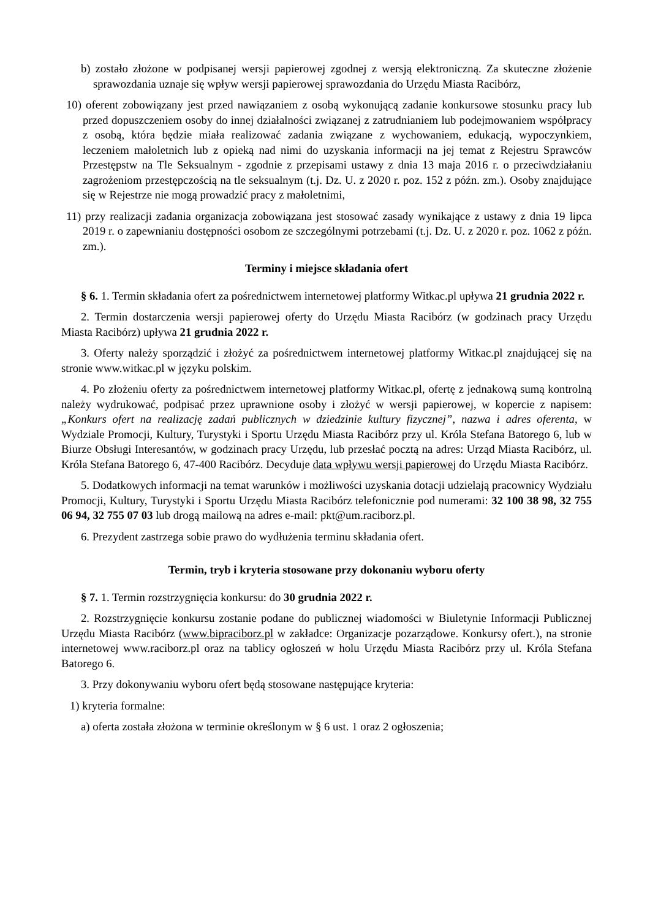b) zostało złożone w podpisanej wersji papierowej zgodnej z wersją elektroniczną. Za skuteczne złożenie sprawozdania uznaje się wpływ wersji papierowej sprawozdania do Urzędu Miasta Racibórz,
10) oferent zobowiązany jest przed nawiązaniem z osobą wykonującą zadanie konkursowe stosunku pracy lub przed dopuszczeniem osoby do innej działalności związanej z zatrudnianiem lub podejmowaniem współpracy z osobą, która będzie miała realizować zadania związane z wychowaniem, edukacją, wypoczynkiem, leczeniem małoletnich lub z opieką nad nimi do uzyskania informacji na jej temat z Rejestru Sprawców Przestępstw na Tle Seksualnym - zgodnie z przepisami ustawy z dnia 13 maja 2016 r. o przeciwdziałaniu zagrożeniom przestępczością na tle seksualnym (t.j. Dz. U. z 2020 r. poz. 152 z późn. zm.). Osoby znajdujące się w Rejestrze nie mogą prowadzić pracy z małoletnimi,
11) przy realizacji zadania organizacja zobowiązana jest stosować zasady wynikające z ustawy z dnia 19 lipca 2019 r. o zapewnianiu dostępności osobom ze szczególnymi potrzebami (t.j. Dz. U. z 2020 r. poz. 1062 z późn. zm.).
Terminy i miejsce składania ofert
§ 6. 1. Termin składania ofert za pośrednictwem internetowej platformy Witkac.pl upływa 21 grudnia 2022 r.
2. Termin dostarczenia wersji papierowej oferty do Urzędu Miasta Racibórz (w godzinach pracy Urzędu Miasta Racibórz) upływa 21 grudnia 2022 r.
3. Oferty należy sporządzić i złożyć za pośrednictwem internetowej platformy Witkac.pl znajdującej się na stronie www.witkac.pl w języku polskim.
4. Po złożeniu oferty za pośrednictwem internetowej platformy Witkac.pl, ofertę z jednakową sumą kontrolną należy wydrukować, podpisać przez uprawnione osoby i złożyć w wersji papierowej, w kopercie z napisem: „Konkurs ofert na realizację zadań publicznych w dziedzinie kultury fizycznej”, nazwa i adres oferenta, w Wydziale Promocji, Kultury, Turystyki i Sportu Urzędu Miasta Racibórz przy ul. Króla Stefana Batorego 6, lub w Biurze Obsługi Interesantów, w godzinach pracy Urzędu, lub przesłać pocztą na adres: Urząd Miasta Racibórz, ul. Króla Stefana Batorego 6, 47-400 Racibórz. Decyduje data wpływu wersji papierowej do Urzędu Miasta Racibórz.
5. Dodatkowych informacji na temat warunków i możliwości uzyskania dotacji udzielają pracownicy Wydziału Promocji, Kultury, Turystyki i Sportu Urzędu Miasta Racibórz telefonicznie pod numerami: 32 100 38 98, 32 755 06 94, 32 755 07 03 lub drogą mailową na adres e-mail: pkt@um.raciborz.pl.
6. Prezydent zastrzega sobie prawo do wydłużenia terminu składania ofert.
Termin, tryb i kryteria stosowane przy dokonaniu wyboru oferty
§ 7. 1. Termin rozstrzygnięcia konkursu: do 30 grudnia 2022 r.
2. Rozstrzygnięcie konkursu zostanie podane do publicznej wiadomości w Biuletynie Informacji Publicznej Urzędu Miasta Racibórz (www.bipraciborz.pl w zakładce: Organizacje pozarządowe. Konkursy ofert.), na stronie internetowej www.raciborz.pl oraz na tablicy ogłoszeń w holu Urzędu Miasta Racibórz przy ul. Króla Stefana Batorego 6.
3. Przy dokonywaniu wyboru ofert będą stosowane następujące kryteria:
1) kryteria formalne:
a) oferta została złożona w terminie określonym w § 6 ust. 1 oraz 2 ogłoszenia;